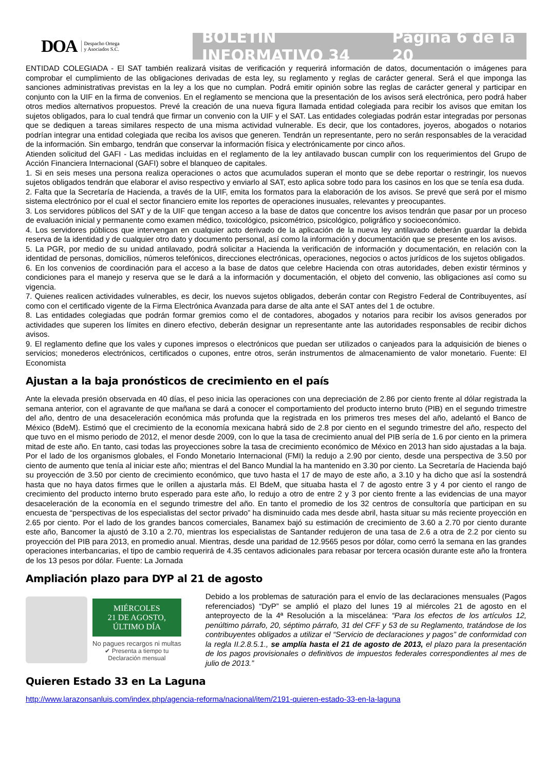DOA Despacho Ortega
y Asociados S.C.
BOLETÍN INFORMATIVO 34 Página 6 de la 20
ENTIDAD COLEGIADA - El SAT también realizará visitas de verificación y requerirá información de datos, documentación o imágenes para comprobar el cumplimiento de las obligaciones derivadas de esta ley, su reglamento y reglas de carácter general. Será el que imponga las sanciones administrativas previstas en la ley a los que no cumplan. Podrá emitir opinión sobre las reglas de carácter general y participar en conjunto con la UIF en la firma de convenios. En el reglamento se menciona que la presentación de los avisos será electrónica, pero podrá haber otros medios alternativos propuestos. Prevé la creación de una nueva figura llamada entidad colegiada para recibir los avisos que emitan los sujetos obligados, para lo cual tendrá que firmar un convenio con la UIF y el SAT. Las entidades colegiadas podrán estar integradas por personas que se dediquen a tareas similares respecto de una misma actividad vulnerable. Es decir, que los contadores, joyeros, abogados o notarios podrían integrar una entidad colegiada que reciba los avisos que generen. Tendrán un representante, pero no serán responsables de la veracidad de la información. Sin embargo, tendrán que conservar la información física y electrónicamente por cinco años.
Atienden solicitud del GAFI - Las medidas incluidas en el reglamento de la ley antilavado buscan cumplir con los requerimientos del Grupo de Acción Financiera Internacional (GAFI) sobre el blanqueo de capitales.
1. Si en seis meses una persona realiza operaciones o actos que acumulados superan el monto que se debe reportar o restringir, los nuevos sujetos obligados tendrán que elaborar el aviso respectivo y enviarlo al SAT, esto aplica sobre todo para los casinos en los que se tenía esa duda.
2. Falta que la Secretaría de Hacienda, a través de la UIF, emita los formatos para la elaboración de los avisos. Se prevé que será por el mismo sistema electrónico por el cual el sector financiero emite los reportes de operaciones inusuales, relevantes y preocupantes.
3. Los servidores públicos del SAT y de la UIF que tengan acceso a la base de datos que concentre los avisos tendrán que pasar por un proceso de evaluación inicial y permanente como examen médico, toxicológico, psicométrico, psicológico, poligráfico y socioeconómico.
4. Los servidores públicos que intervengan en cualquier acto derivado de la aplicación de la nueva ley antilavado deberán guardar la debida reserva de la identidad y de cualquier otro dato y documento personal, así como la información y documentación que se presente en los avisos.
5. La PGR, por medio de su unidad antilavado, podrá solicitar a Hacienda la verificación de información y documentación, en relación con la identidad de personas, domicilios, números telefónicos, direcciones electrónicas, operaciones, negocios o actos jurídicos de los sujetos obligados.
6. En los convenios de coordinación para el acceso a la base de datos que celebre Hacienda con otras autoridades, deben existir términos y condiciones para el manejo y reserva que se le dará a la información y documentación, el objeto del convenio, las obligaciones así como su vigencia.
7. Quienes realicen actividades vulnerables, es decir, los nuevos sujetos obligados, deberán contar con Registro Federal de Contribuyentes, así como con el certificado vigente de la Firma Electrónica Avanzada para darse de alta ante el SAT antes del 1 de octubre.
8. Las entidades colegiadas que podrán formar gremios como el de contadores, abogados y notarios para recibir los avisos generados por actividades que superen los límites en dinero efectivo, deberán designar un representante ante las autoridades responsables de recibir dichos avisos.
9. El reglamento define que los vales y cupones impresos o electrónicos que puedan ser utilizados o canjeados para la adquisición de bienes o servicios; monederos electrónicos, certificados o cupones, entre otros, serán instrumentos de almacenamiento de valor monetario. Fuente: El Economista
Ajustan a la baja pronósticos de crecimiento en el país
Ante la elevada presión observada en 40 días, el peso inicia las operaciones con una depreciación de 2.86 por ciento frente al dólar registrada la semana anterior, con el agravante de que mañana se dará a conocer el comportamiento del producto interno bruto (PIB) en el segundo trimestre del año, dentro de una desaceleración económica más profunda que la registrada en los primeros tres meses del año, adelantó el Banco de México (BdeM). Estimó que el crecimiento de la economía mexicana habrá sido de 2.8 por ciento en el segundo trimestre del año, respecto del que tuvo en el mismo periodo de 2012, el menor desde 2009, con lo que la tasa de crecimiento anual del PIB sería de 1.6 por ciento en la primera mitad de este año. En tanto, casi todas las proyecciones sobre la tasa de crecimiento económico de México en 2013 han sido ajustadas a la baja. Por el lado de los organismos globales, el Fondo Monetario Internacional (FMI) la redujo a 2.90 por ciento, desde una perspectiva de 3.50 por ciento de aumento que tenía al iniciar este año; mientras el del Banco Mundial la ha mantenido en 3.30 por ciento. La Secretaría de Hacienda bajó su proyección de 3.50 por ciento de crecimiento económico, que tuvo hasta el 17 de mayo de este año, a 3.10 y ha dicho que así la sostendrá hasta que no haya datos firmes que le orillen a ajustarla más. El BdeM, que situaba hasta el 7 de agosto entre 3 y 4 por ciento el rango de crecimiento del producto interno bruto esperado para este año, lo redujo a otro de entre 2 y 3 por ciento frente a las evidencias de una mayor desaceleración de la economía en el segundo trimestre del año. En tanto el promedio de los 32 centros de consultoría que participan en su encuesta de “perspectivas de los especialistas del sector privado” ha disminuido cada mes desde abril, hasta situar su más reciente proyección en 2.65 por ciento. Por el lado de los grandes bancos comerciales, Banamex bajó su estimación de crecimiento de 3.60 a 2.70 por ciento durante este año, Bancomer la ajustó de 3.10 a 2.70, mientras los especialistas de Santander redujeron de una tasa de 2.6 a otra de 2.2 por ciento su proyección del PIB para 2013, en promedio anual. Mientras, desde una paridad de 12.9565 pesos por dólar, como cerró la semana en las grandes operaciones interbancarias, el tipo de cambio requerirá de 4.35 centavos adicionales para rebasar por tercera ocasión durante este año la frontera de los 13 pesos por dólar. Fuente: La Jornada
Ampliación plazo para DYP al 21 de agosto
MIÉRCOLES
21 DE AGOSTO,
ÚLTIMO DÍA
No pagues recargos ni multas
✔ Presenta a tiempo tu
Declaración mensual
Debido a los problemas de saturación para el envío de las declaraciones mensuales (Pagos referenciados) “DyP” se amplió el plazo del lunes 19 al miércoles 21 de agosto en el anteproyecto de la 4ª Resolución a la miscelánea: “Para los efectos de los artículos 12, penúltimo párrafo, 20, séptimo párrafo, 31 del CFF y 53 de su Reglamento, tratándose de los contribuyentes obligados a utilizar el “Servicio de declaraciones y pagos” de conformidad con la regla II.2.8.5.1., se amplía hasta el 21 de agosto de 2013, el plazo para la presentación de los pagos provisionales o definitivos de impuestos federales correspondientes al mes de julio de 2013.”
Quieren Estado 33 en La Laguna
http://www.larazonsanluis.com/index.php/agencia-reforma/nacional/item/2191-quieren-estado-33-en-la-laguna